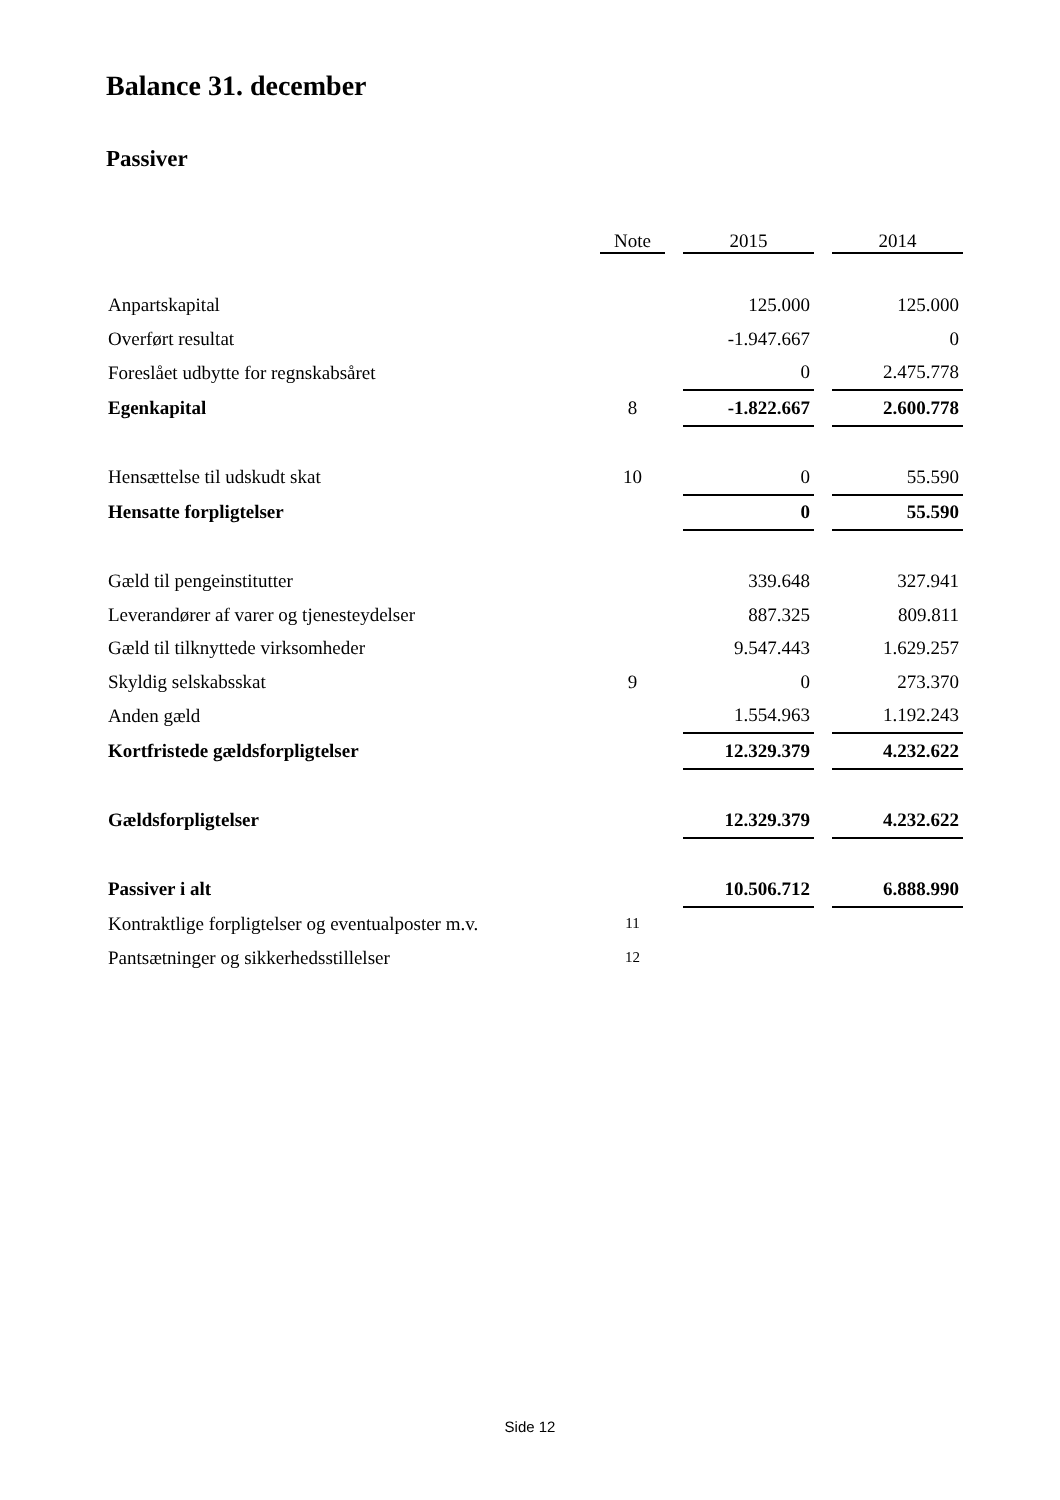Balance 31. december
Passiver
| | Note | | 2015 | | 2014 |
| --- | --- | --- | --- | --- | --- |
| Anpartskapital | | | 125.000 | | 125.000 |
| Overført resultat | | | -1.947.667 | | 0 |
| Foreslået udbytte for regnskabsåret | | | 0 | | 2.475.778 |
| Egenkapital | 8 | | -1.822.667 | | 2.600.778 |
| Hensættelse til udskudt skat | 10 | | 0 | | 55.590 |
| Hensatte forpligtelser | | | 0 | | 55.590 |
| Gæld til pengeinstitutter | | | 339.648 | | 327.941 |
| Leverandører af varer og tjenesteydelser | | | 887.325 | | 809.811 |
| Gæld til tilknyttede virksomheder | | | 9.547.443 | | 1.629.257 |
| Skyldig selskabsskat | 9 | | 0 | | 273.370 |
| Anden gæld | | | 1.554.963 | | 1.192.243 |
| Kortfristede gældsforpligtelser | | | 12.329.379 | | 4.232.622 |
| Gældsforpligtelser | | | 12.329.379 | | 4.232.622 |
| Passiver i alt | | | 10.506.712 | | 6.888.990 |
| Kontraktlige forpligtelser og eventualposter m.v. | 11 | | | | |
| Pantsætninger og sikkerhedsstillelser | 12 | | | | |
Side 12